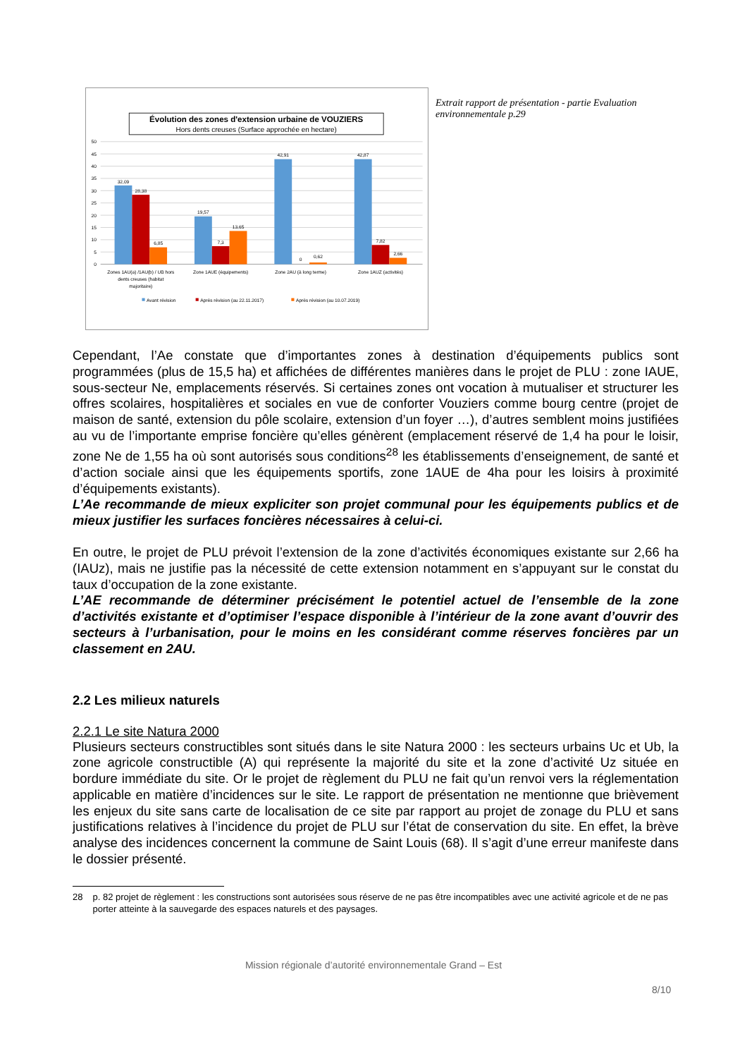Évolution des zones d'extension urbaine de VOUZIERS
Hors dents creuses (Surface approchée en hectare)
50
45
40
35
30
25
20
15
10
5
0
32,09
28,38
6,85
19,57
7,3
13,65
42,91
0
0,62
42,87
7,82
2,66
Zones 1AU(a) /1AU(b) / UB hors
dents creuses (habitat
majoritaire)
Zone 1AUE (équipements)
Zone 2AU (à long terme)
Zone 1AUZ (activités)
Avant révision
Après révision (au 22.11.2017)
Après révision (au 10.07.2019)
Extrait rapport de présentation - partie Evaluation environnementale p.29
Cependant, l’Ae constate que d’importantes zones à destination d’équipements publics sont programmées (plus de 15,5 ha) et affichées de différentes manières dans le projet de PLU : zone IAUE, sous-secteur Ne, emplacements réservés. Si certaines zones ont vocation à mutualiser et structurer les offres scolaires, hospitalières et sociales en vue de conforter Vouziers comme bourg centre (projet de maison de santé, extension du pôle scolaire, extension d’un foyer …), d’autres semblent moins justifiées au vu de l’importante emprise foncière qu’elles génèrent (emplacement réservé de 1,4 ha pour le loisir, zone Ne de 1,55 ha où sont autorisés sous conditions<sup>28</sup> les établissements d’enseignement, de santé et d’action sociale ainsi que les équipements sportifs, zone 1AUE de 4ha pour les loisirs à proximité d’équipements existants).
L’Ae recommande de mieux expliciter son projet communal pour les équipements publics et de mieux justifier les surfaces foncières nécessaires à celui-ci.
En outre, le projet de PLU prévoit l’extension de la zone d’activités économiques existante sur 2,66 ha (IAUz), mais ne justifie pas la nécessité de cette extension notamment en s’appuyant sur le constat du taux d’occupation de la zone existante.
L’AE recommande de déterminer précisément le potentiel actuel de l’ensemble de la zone d’activités existante et d’optimiser l’espace disponible à l’intérieur de la zone avant d’ouvrir des secteurs à l’urbanisation, pour le moins en les considérant comme réserves foncières par un classement en 2AU.
2.2 Les milieux naturels
2.2.1 Le site Natura 2000
Plusieurs secteurs constructibles sont situés dans le site Natura 2000 : les secteurs urbains Uc et Ub, la zone agricole constructible (A) qui représente la majorité du site et la zone d’activité Uz située en bordure immédiate du site. Or le projet de règlement du PLU ne fait qu’un renvoi vers la réglementation applicable en matière d’incidences sur le site. Le rapport de présentation ne mentionne que brièvement les enjeux du site sans carte de localisation de ce site par rapport au projet de zonage du PLU et sans justifications relatives à l’incidence du projet de PLU sur l’état de conservation du site. En effet, la brève analyse des incidences concernent la commune de Saint Louis (68). Il s’agit d’une erreur manifeste dans le dossier présenté.
28 p. 82 projet de règlement : les constructions sont autorisées sous réserve de ne pas être incompatibles avec une activité agricole et de ne pas porter atteinte à la sauvegarde des espaces naturels et des paysages.
Mission régionale d’autorité environnementale Grand – Est
8/10